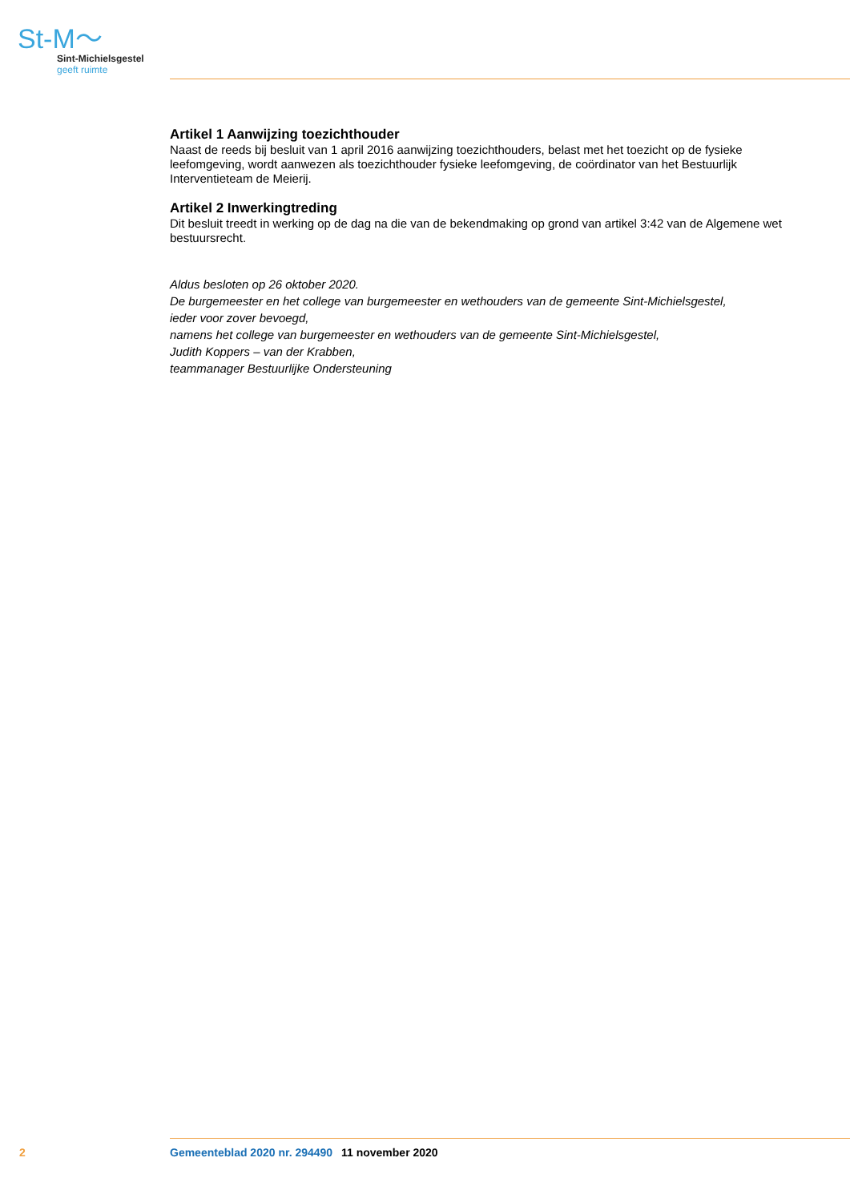St-M〜
Sint-Michielsgestel
geeft ruimte
Artikel 1 Aanwijzing toezichthouder
Naast de reeds bij besluit van 1 april 2016 aanwijzing toezichthouders, belast met het toezicht op de fysieke leefomgeving, wordt aanwezen als toezichthouder fysieke leefomgeving, de coördinator van het Bestuurlijk Interventieteam de Meierij.
Artikel 2 Inwerkingtreding
Dit besluit treedt in werking op de dag na die van de bekendmaking op grond van artikel 3:42 van de Algemene wet bestuursrecht.
Aldus besloten op 26 oktober 2020.
De burgemeester en het college van burgemeester en wethouders van de gemeente Sint-Michielsgestel,
ieder voor zover bevoegd,
namens het college van burgemeester en wethouders van de gemeente Sint-Michielsgestel,
Judith Koppers – van der Krabben,
teammanager Bestuurlijke Ondersteuning
2 Gemeenteblad 2020 nr. 294490 11 november 2020